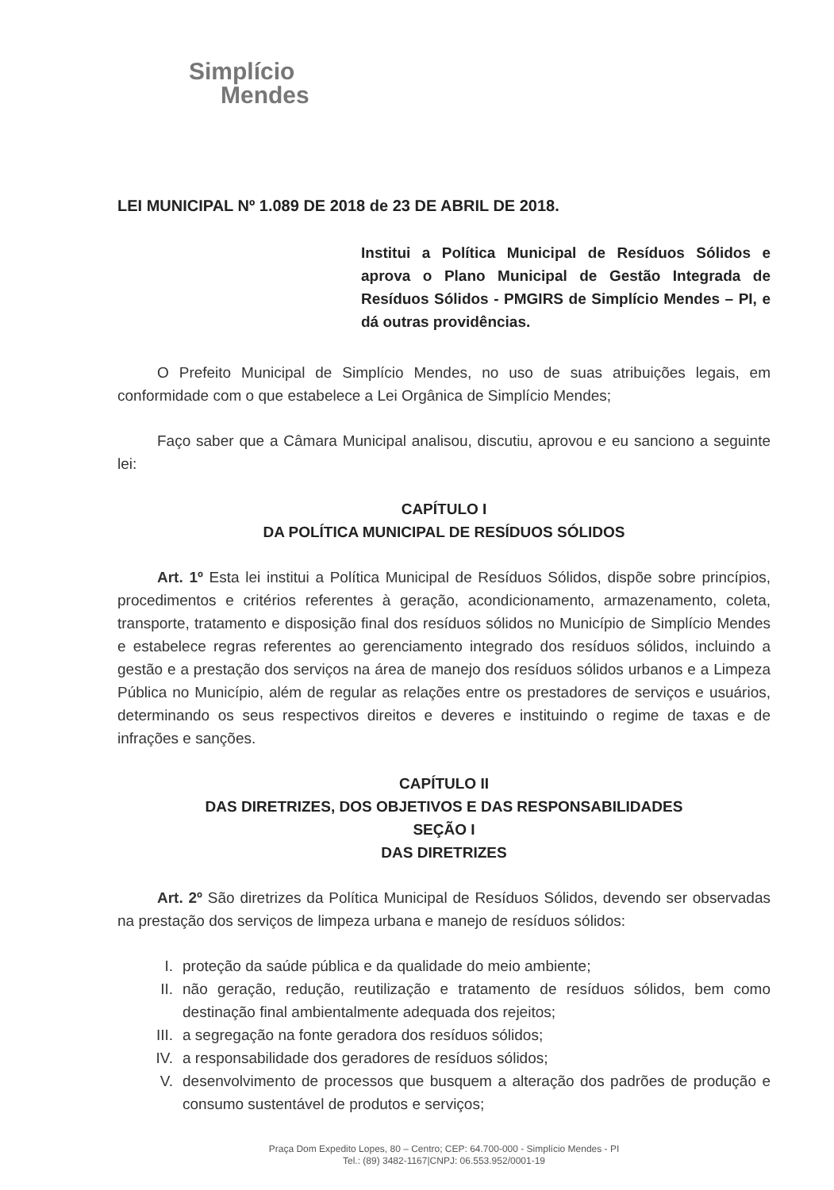Simplício
Mendes
LEI MUNICIPAL Nº 1.089 DE 2018 de 23 DE ABRIL DE 2018.
Institui a Política Municipal de Resíduos Sólidos e aprova o Plano Municipal de Gestão Integrada de Resíduos Sólidos - PMGIRS de Simplício Mendes – PI, e dá outras providências.
O Prefeito Municipal de Simplício Mendes, no uso de suas atribuições legais, em conformidade com o que estabelece a Lei Orgânica de Simplício Mendes;
Faço saber que a Câmara Municipal analisou, discutiu, aprovou e eu sanciono a seguinte lei:
CAPÍTULO I
DA POLÍTICA MUNICIPAL DE RESÍDUOS SÓLIDOS
Art. 1º Esta lei institui a Política Municipal de Resíduos Sólidos, dispõe sobre princípios, procedimentos e critérios referentes à geração, acondicionamento, armazenamento, coleta, transporte, tratamento e disposição final dos resíduos sólidos no Município de Simplício Mendes e estabelece regras referentes ao gerenciamento integrado dos resíduos sólidos, incluindo a gestão e a prestação dos serviços na área de manejo dos resíduos sólidos urbanos e a Limpeza Pública no Município, além de regular as relações entre os prestadores de serviços e usuários, determinando os seus respectivos direitos e deveres e instituindo o regime de taxas e de infrações e sanções.
CAPÍTULO II
DAS DIRETRIZES, DOS OBJETIVOS E DAS RESPONSABILIDADES
SEÇÃO I
DAS DIRETRIZES
Art. 2º São diretrizes da Política Municipal de Resíduos Sólidos, devendo ser observadas na prestação dos serviços de limpeza urbana e manejo de resíduos sólidos:
I. proteção da saúde pública e da qualidade do meio ambiente;
II. não geração, redução, reutilização e tratamento de resíduos sólidos, bem como destinação final ambientalmente adequada dos rejeitos;
III. a segregação na fonte geradora dos resíduos sólidos;
IV. a responsabilidade dos geradores de resíduos sólidos;
V. desenvolvimento de processos que busquem a alteração dos padrões de produção e consumo sustentável de produtos e serviços;
Praça Dom Expedito Lopes, 80 – Centro; CEP: 64.700-000 - Simplício Mendes - PI
Tel.: (89) 3482-1167|CNPJ: 06.553.952/0001-19